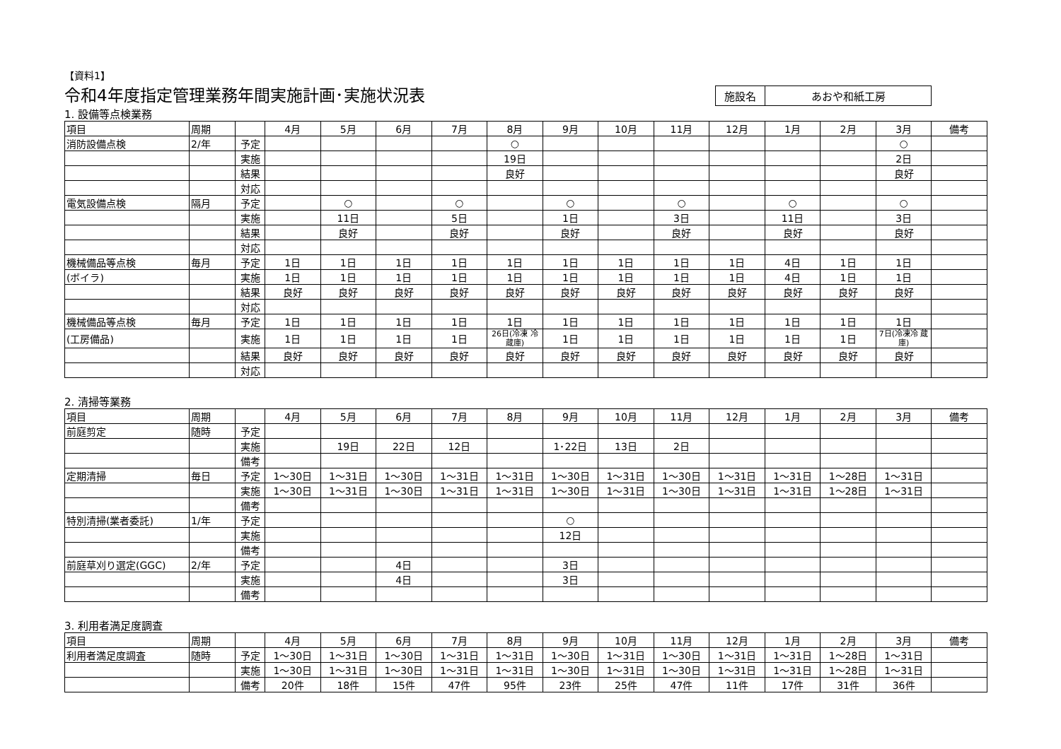【資料1】
令和4年度指定管理業務年間実施計画･実施状況表
施設名 あおや和紙工房
1. 設備等点検業務
| 項目 | 周期 | | 4月 | 5月 | 6月 | 7月 | 8月 | 9月 | 10月 | 11月 | 12月 | 1月 | 2月 | 3月 | 備考 |
| --- | --- | --- | --- | --- | --- | --- | --- | --- | --- | --- | --- | --- | --- | --- | --- |
| 消防設備点検 | 2/年 | 予定 | | | | | ○ | | | | | | | ○ | |
| | | 実施 | | | | | 19日 | | | | | | | 2日 | |
| | | 結果 | | | | | 良好 | | | | | | | 良好 | |
| | | 対応 | | | | | | | | | | | | | |
| 電気設備点検 | 隔月 | 予定 | | ○ | | ○ | | ○ | | ○ | | ○ | | ○ | |
| | | 実施 | | 11日 | | 5日 | | 1日 | | 3日 | | 11日 | | 3日 | |
| | | 結果 | | 良好 | | 良好 | | 良好 | | 良好 | | 良好 | | 良好 | |
| | | 対応 | | | | | | | | | | | | | |
| 機械備品等点検 | 毎月 | 予定 | 1日 | 1日 | 1日 | 1日 | 1日 | 1日 | 1日 | 1日 | 1日 | 4日 | 1日 | 1日 | |
| (ボイラ) | | 実施 | 1日 | 1日 | 1日 | 1日 | 1日 | 1日 | 1日 | 1日 | 1日 | 4日 | 1日 | 1日 | |
| | | 結果 | 良好 | 良好 | 良好 | 良好 | 良好 | 良好 | 良好 | 良好 | 良好 | 良好 | 良好 | 良好 | |
| | | 対応 | | | | | | | | | | | | | |
| 機械備品等点検 | 毎月 | 予定 | 1日 | 1日 | 1日 | 1日 | 1日 | 1日 | 1日 | 1日 | 1日 | 1日 | 1日 | 1日 | |
| (工房備品) | | 実施 | 1日 | 1日 | 1日 | 1日 | 26日(冷凍 冷蔵庫) | 1日 | 1日 | 1日 | 1日 | 1日 | 1日 | 7日(冷凍冷 蔵庫) | |
| | | 結果 | 良好 | 良好 | 良好 | 良好 | 良好 | 良好 | 良好 | 良好 | 良好 | 良好 | 良好 | 良好 | |
| | | 対応 | | | | | | | | | | | | | |
2. 清掃等業務
| 項目 | 周期 | | 4月 | 5月 | 6月 | 7月 | 8月 | 9月 | 10月 | 11月 | 12月 | 1月 | 2月 | 3月 | 備考 |
| --- | --- | --- | --- | --- | --- | --- | --- | --- | --- | --- | --- | --- | --- | --- | --- |
| 前庭剪定 | 随時 | 予定 | | | | | | | | | | | | | |
| | | 実施 | | 19日 | 22日 | 12日 | | 1･22日 | 13日 | 2日 | | | | | |
| | | 備考 | | | | | | | | | | | | | |
| 定期清掃 | 毎日 | 予定 | 1～30日 | 1～31日 | 1～30日 | 1～31日 | 1～31日 | 1～30日 | 1～31日 | 1～30日 | 1～31日 | 1～31日 | 1～28日 | 1～31日 | |
| | | 実施 | 1～30日 | 1～31日 | 1～30日 | 1～31日 | 1～31日 | 1～30日 | 1～31日 | 1～30日 | 1～31日 | 1～31日 | 1～28日 | 1～31日 | |
| | | 備考 | | | | | | | | | | | | | |
| 特別清掃(業者委託) | 1/年 | 予定 | | | | | | ○ | | | | | | | |
| | | 実施 | | | | | | 12日 | | | | | | | |
| | | 備考 | | | | | | | | | | | | | |
| 前庭草刈り選定(GGC) | 2/年 | 予定 | | | 4日 | | | 3日 | | | | | | | |
| | | 実施 | | | 4日 | | | 3日 | | | | | | | |
| | | 備考 | | | | | | | | | | | | | |
3. 利用者満足度調査
| 項目 | 周期 | | 4月 | 5月 | 6月 | 7月 | 8月 | 9月 | 10月 | 11月 | 12月 | 1月 | 2月 | 3月 | 備考 |
| --- | --- | --- | --- | --- | --- | --- | --- | --- | --- | --- | --- | --- | --- | --- | --- |
| 利用者満足度調査 | 随時 | 予定 | 1～30日 | 1～31日 | 1～30日 | 1～31日 | 1～31日 | 1～30日 | 1～31日 | 1～30日 | 1～31日 | 1～31日 | 1～28日 | 1～31日 | |
| | | 実施 | 1～30日 | 1～31日 | 1～30日 | 1～31日 | 1～31日 | 1～30日 | 1～31日 | 1～30日 | 1～31日 | 1～31日 | 1～28日 | 1～31日 | |
| | | 備考 | 20件 | 18件 | 15件 | 47件 | 95件 | 23件 | 25件 | 47件 | 11件 | 17件 | 31件 | 36件 | |